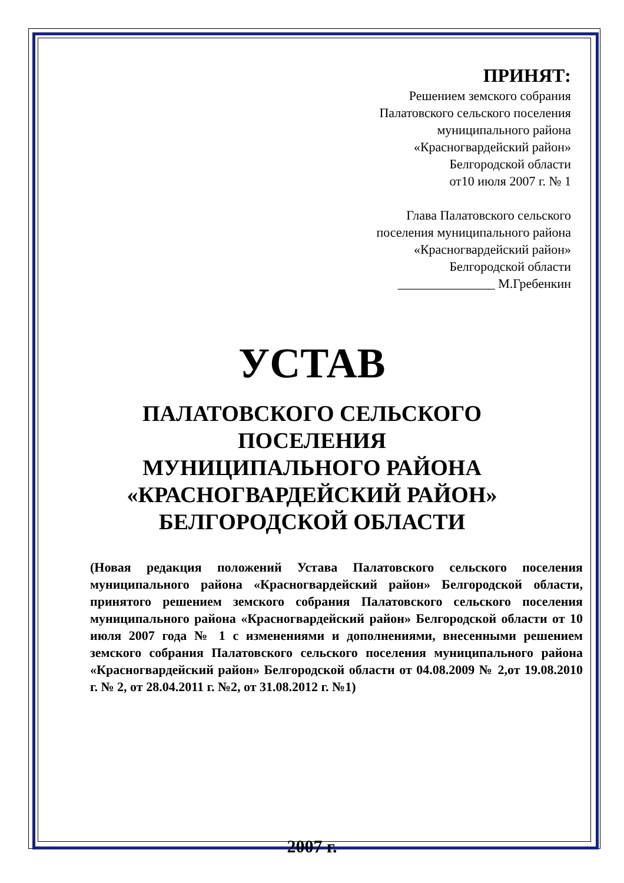ПРИНЯТ:
Решением земского собрания
Палатовского сельского поселения
муниципального района
«Красногвардейский район»
Белгородской области
от10 июля 2007 г. № 1
Глава Палатовского сельского
поселения муниципального района
«Красногвардейский район»
Белгородской области
_______________ М.Гребенкин
УСТАВ
ПАЛАТОВСКОГО СЕЛЬСКОГО
ПОСЕЛЕНИЯ
МУНИЦИПАЛЬНОГО РАЙОНА
«КРАСНОГВАРДЕЙСКИЙ РАЙОН»
БЕЛГОРОДСКОЙ ОБЛАСТИ
(Новая редакция положений Устава Палатовского сельского поселения муниципального района «Красногвардейский район» Белгородской области, принятого решением земского собрания Палатовского сельского поселения муниципального района «Красногвардейский район» Белгородской области от 10 июля 2007 года № 1 с изменениями и дополнениями, внесенными решением земского собрания Палатовского сельского поселения муниципального района «Красногвардейский район» Белгородской области от 04.08.2009 № 2,от 19.08.2010 г. № 2, от 28.04.2011 г. №2, от 31.08.2012 г. №1)
2007 г.